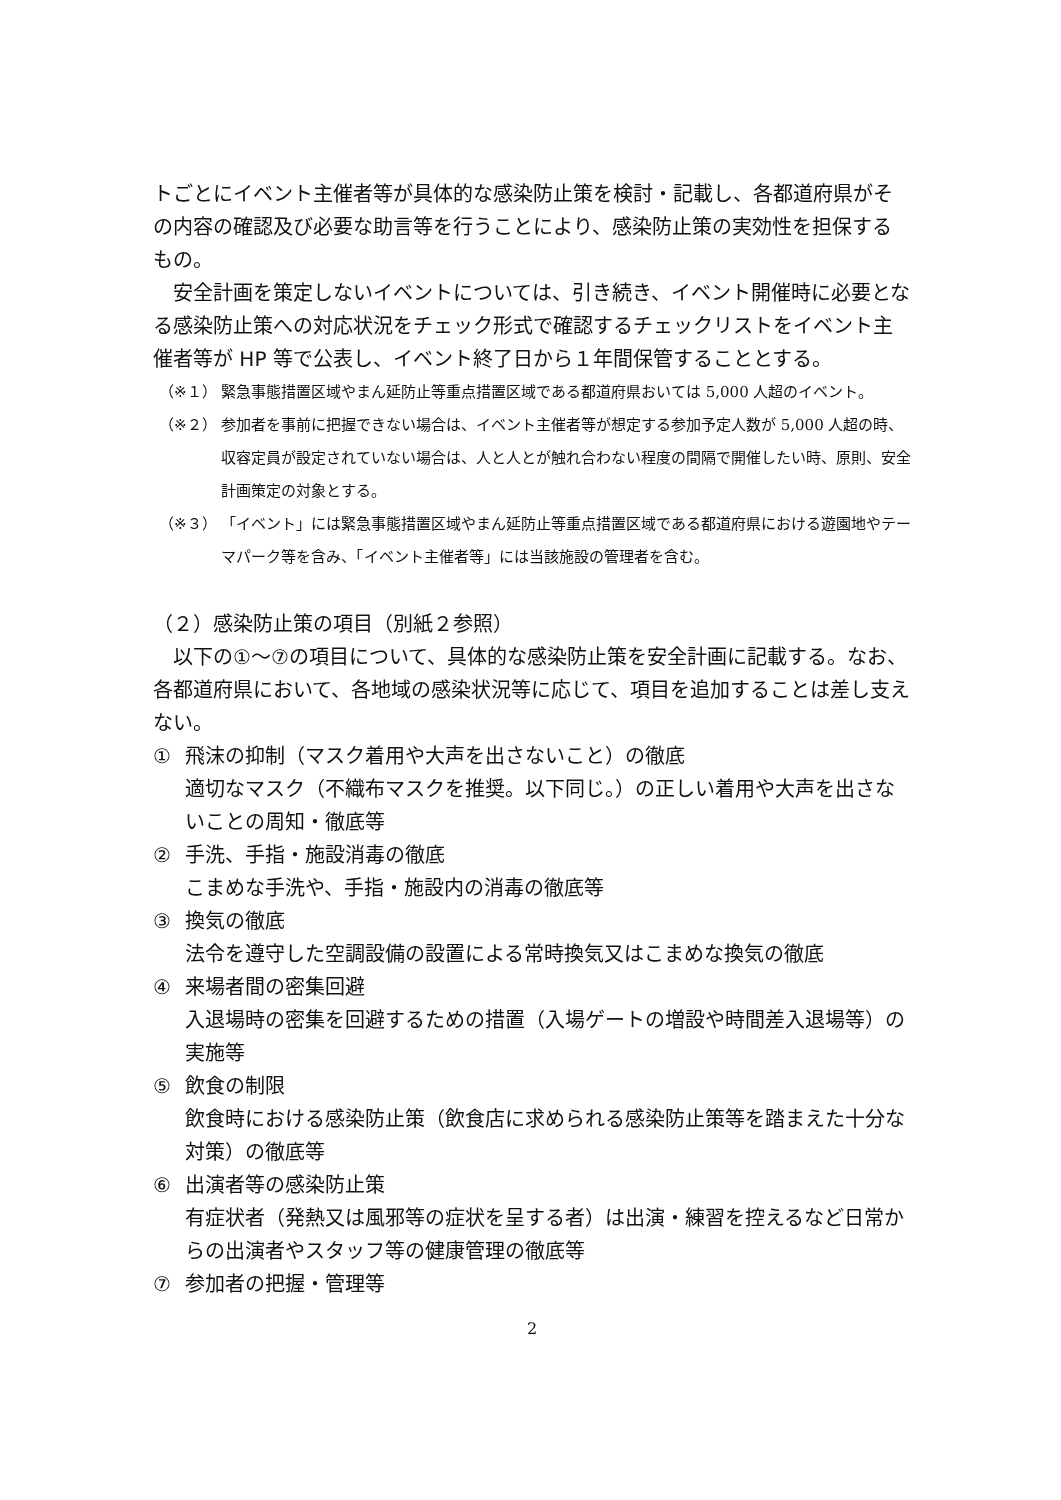トごとにイベント主催者等が具体的な感染防止策を検討・記載し、各都道府県がその内容の確認及び必要な助言等を行うことにより、感染防止策の実効性を担保するもの。
安全計画を策定しないイベントについては、引き続き、イベント開催時に必要となる感染防止策への対応状況をチェック形式で確認するチェックリストをイベント主催者等が HP 等で公表し、イベント終了日から１年間保管することとする。
（※１） 緊急事態措置区域やまん延防止等重点措置区域である都道府県おいては 5,000 人超のイベント。
（※２） 参加者を事前に把握できない場合は、イベント主催者等が想定する参加予定人数が 5,000 人超の時、収容定員が設定されていない場合は、人と人とが触れ合わない程度の間隔で開催したい時、原則、安全計画策定の対象とする。
（※３） 「イベント」には緊急事態措置区域やまん延防止等重点措置区域である都道府県における遊園地やテーマパーク等を含み、「イベント主催者等」には当該施設の管理者を含む。
（２）感染防止策の項目（別紙２参照）
以下の①～⑦の項目について、具体的な感染防止策を安全計画に記載する。なお、各都道府県において、各地域の感染状況等に応じて、項目を追加することは差し支えない。
① 飛沫の抑制（マスク着用や大声を出さないこと）の徹底
適切なマスク（不織布マスクを推奨。以下同じ。）の正しい着用や大声を出さないことの周知・徹底等
② 手洗、手指・施設消毒の徹底
こまめな手洗や、手指・施設内の消毒の徹底等
③ 換気の徹底
法令を遵守した空調設備の設置による常時換気又はこまめな換気の徹底
④ 来場者間の密集回避
入退場時の密集を回避するための措置（入場ゲートの増設や時間差入退場等）の実施等
⑤ 飲食の制限
飲食時における感染防止策（飲食店に求められる感染防止策等を踏まえた十分な対策）の徹底等
⑥ 出演者等の感染防止策
有症状者（発熱又は風邪等の症状を呈する者）は出演・練習を控えるなど日常からの出演者やスタッフ等の健康管理の徹底等
⑦ 参加者の把握・管理等
2